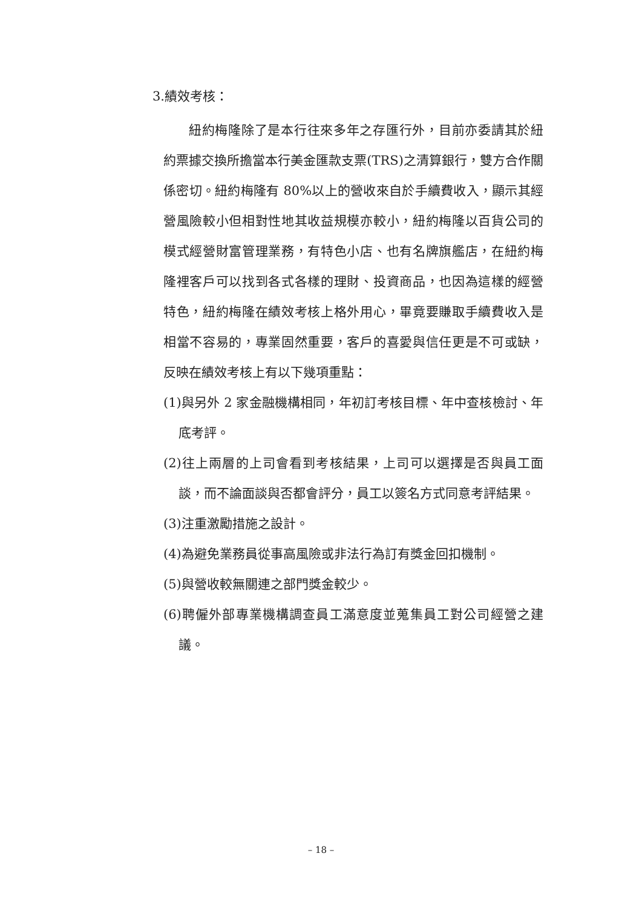3.績效考核：
紐約梅隆除了是本行往來多年之存匯行外，目前亦委請其於紐約票據交換所擔當本行美金匯款支票(TRS)之清算銀行，雙方合作關係密切。紐約梅隆有 80%以上的營收來自於手續費收入，顯示其經營風險較小但相對性地其收益規模亦較小，紐約梅隆以百貨公司的模式經營財富管理業務，有特色小店、也有名牌旗艦店，在紐約梅隆裡客戶可以找到各式各樣的理財、投資商品，也因為這樣的經營特色，紐約梅隆在績效考核上格外用心，畢竟要賺取手續費收入是相當不容易的，專業固然重要，客戶的喜愛與信任更是不可或缺，反映在績效考核上有以下幾項重點：
(1)與另外 2 家金融機構相同，年初訂考核目標、年中查核檢討、年底考評。
(2)往上兩層的上司會看到考核結果，上司可以選擇是否與員工面談，而不論面談與否都會評分，員工以簽名方式同意考評結果。
(3)注重激勵措施之設計。
(4)為避免業務員從事高風險或非法行為訂有獎金回扣機制。
(5)與營收較無關連之部門獎金較少。
(6)聘僱外部專業機構調查員工滿意度並蒐集員工對公司經營之建議。
– 18 –